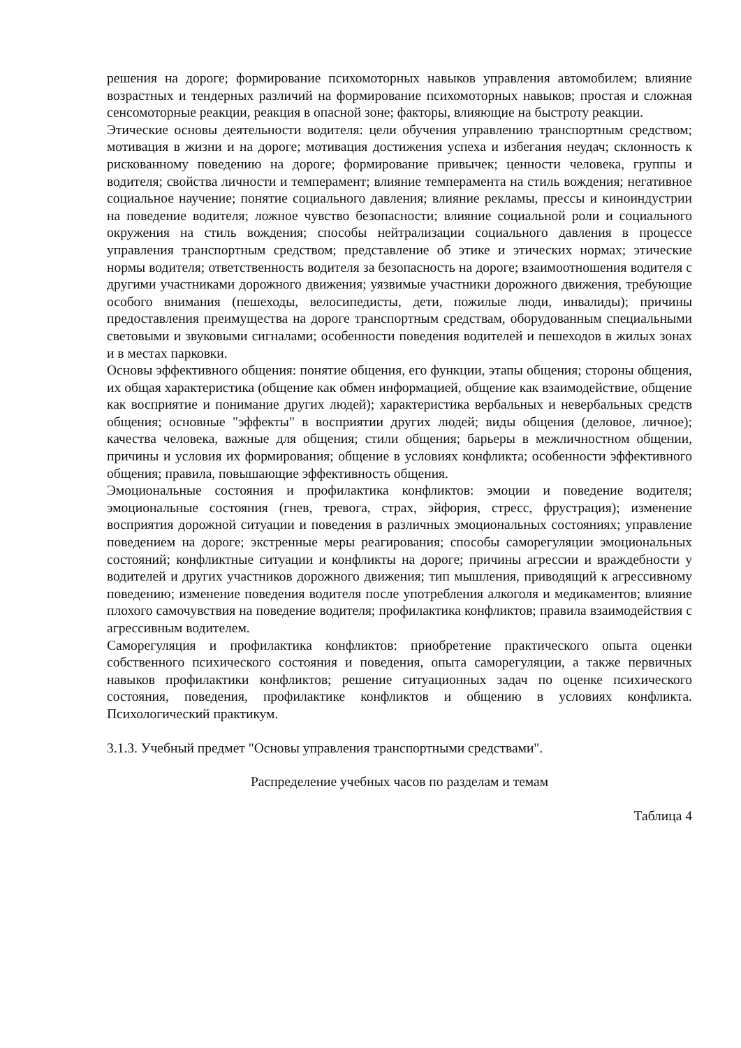решения на дороге; формирование психомоторных навыков управления автомобилем; влияние возрастных и тендерных различий на формирование психомоторных навыков; простая и сложная сенсомоторные реакции, реакция в опасной зоне; факторы, влияющие на быстроту реакции.
Этические основы деятельности водителя: цели обучения управлению транспортным средством; мотивация в жизни и на дороге; мотивация достижения успеха и избегания неудач; склонность к рискованному поведению на дороге; формирование привычек; ценности человека, группы и водителя; свойства личности и темперамент; влияние темперамента на стиль вождения; негативное социальное научение; понятие социального давления; влияние рекламы, прессы и киноиндустрии на поведение водителя; ложное чувство безопасности; влияние социальной роли и социального окружения на стиль вождения; способы нейтрализации социального давления в процессе управления транспортным средством; представление об этике и этических нормах; этические нормы водителя; ответственность водителя за безопасность на дороге; взаимоотношения водителя с другими участниками дорожного движения; уязвимые участники дорожного движения, требующие особого внимания (пешеходы, велосипедисты, дети, пожилые люди, инвалиды); причины предоставления преимущества на дороге транспортным средствам, оборудованным специальными световыми и звуковыми сигналами; особенности поведения водителей и пешеходов в жилых зонах и в местах парковки.
Основы эффективного общения: понятие общения, его функции, этапы общения; стороны общения, их общая характеристика (общение как обмен информацией, общение как взаимодействие, общение как восприятие и понимание других людей); характеристика вербальных и невербальных средств общения; основные "эффекты" в восприятии других людей; виды общения (деловое, личное); качества человека, важные для общения; стили общения; барьеры в межличностном общении, причины и условия их формирования; общение в условиях конфликта; особенности эффективного общения; правила, повышающие эффективность общения.
Эмоциональные состояния и профилактика конфликтов: эмоции и поведение водителя; эмоциональные состояния (гнев, тревога, страх, эйфория, стресс, фрустрация); изменение восприятия дорожной ситуации и поведения в различных эмоциональных состояниях; управление поведением на дороге; экстренные меры реагирования; способы саморегуляции эмоциональных состояний; конфликтные ситуации и конфликты на дороге; причины агрессии и враждебности у водителей и других участников дорожного движения; тип мышления, приводящий к агрессивному поведению; изменение поведения водителя после употребления алкоголя и медикаментов; влияние плохого самочувствия на поведение водителя; профилактика конфликтов; правила взаимодействия с агрессивным водителем.
Саморегуляция и профилактика конфликтов: приобретение практического опыта оценки собственного психического состояния и поведения, опыта саморегуляции, а также первичных навыков профилактики конфликтов; решение ситуационных задач по оценке психического состояния, поведения, профилактике конфликтов и общению в условиях конфликта. Психологический практикум.
3.1.3. Учебный предмет "Основы управления транспортными средствами".
Распределение учебных часов по разделам и темам
Таблица 4